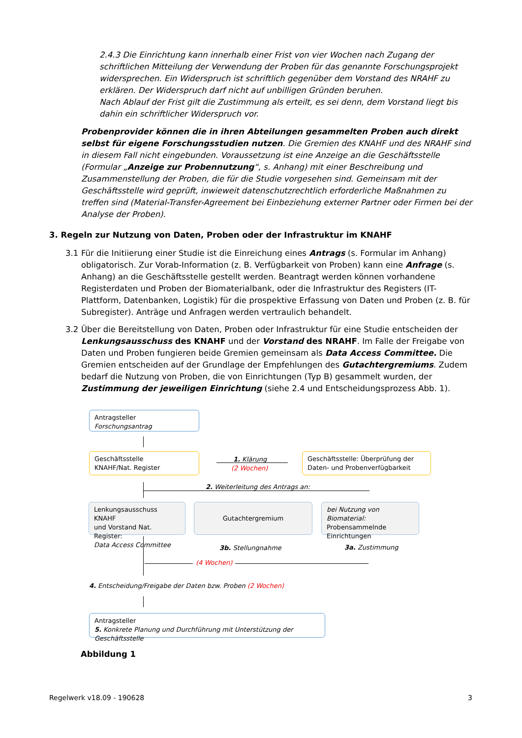2.4.3 Die Einrichtung kann innerhalb einer Frist von vier Wochen nach Zugang der schriftlichen Mitteilung der Verwendung der Proben für das genannte Forschungsprojekt widersprechen. Ein Widerspruch ist schriftlich gegenüber dem Vorstand des NRAHF zu erklären. Der Widerspruch darf nicht auf unbilligen Gründen beruhen.
Nach Ablauf der Frist gilt die Zustimmung als erteilt, es sei denn, dem Vorstand liegt bis dahin ein schriftlicher Widerspruch vor.
Probenprovider können die in ihren Abteilungen gesammelten Proben auch direkt selbst für eigene Forschungsstudien nutzen. Die Gremien des KNAHF und des NRAHF sind in diesem Fall nicht eingebunden. Voraussetzung ist eine Anzeige an die Geschäftsstelle (Formular „Anzeige zur Probennutzung“, s. Anhang) mit einer Beschreibung und Zusammenstellung der Proben, die für die Studie vorgesehen sind. Gemeinsam mit der Geschäftsstelle wird geprüft, inwieweit datenschutzrechtlich erforderliche Maßnahmen zu treffen sind (Material-Transfer-Agreement bei Einbeziehung externer Partner oder Firmen bei der Analyse der Proben).
3. Regeln zur Nutzung von Daten, Proben oder der Infrastruktur im KNAHF
3.1
Für die Initiierung einer Studie ist die Einreichung eines Antrags (s. Formular im Anhang) obligatorisch. Zur Vorab-Information (z. B. Verfügbarkeit von Proben) kann eine Anfrage (s. Anhang) an die Geschäftsstelle gestellt werden. Beantragt werden können vorhandene Registerdaten und Proben der Biomaterialbank, oder die Infrastruktur des Registers (IT-Plattform, Datenbanken, Logistik) für die prospektive Erfassung von Daten und Proben (z. B. für Subregister). Anträge und Anfragen werden vertraulich behandelt.
3.2
Über die Bereitstellung von Daten, Proben oder Infrastruktur für eine Studie entscheiden der Lenkungsausschuss des KNAHF und der Vorstand des NRAHF. Im Falle der Freigabe von Daten und Proben fungieren beide Gremien gemeinsam als Data Access Committee. Die Gremien entscheiden auf der Grundlage der Empfehlungen des Gutachtergremiums. Zudem bedarf die Nutzung von Proben, die von Einrichtungen (Typ B) gesammelt wurden, der Zustimmung der jeweiligen Einrichtung (siehe 2.4 und Entscheidungsprozess Abb. 1).
Antragsteller
Forschungsantrag
Geschäftsstelle
KNAHF/Nat. Register
1. Klärung
(2 Wochen)
Geschäftsstelle: Überprüfung der
Daten- und Probenverfügbarkeit
2. Weiterleitung des Antrags an:
Lenkungsausschuss KNAHF
und Vorstand Nat. Register:
Data Access Committee
Gutachtergremium
bei Nutzung von Biomaterial:
Probensammelnde
Einrichtungen
3b. Stellungnahme 3a. Zustimmung
(4 Wochen)
4. Entscheidung/Freigabe der Daten bzw. Proben (2 Wochen)
Antragsteller
5. Konkrete Planung und Durchführung mit Unterstützung der Geschäftsstelle
Abbildung 1
Regelwerk v18.09 - 190628 3